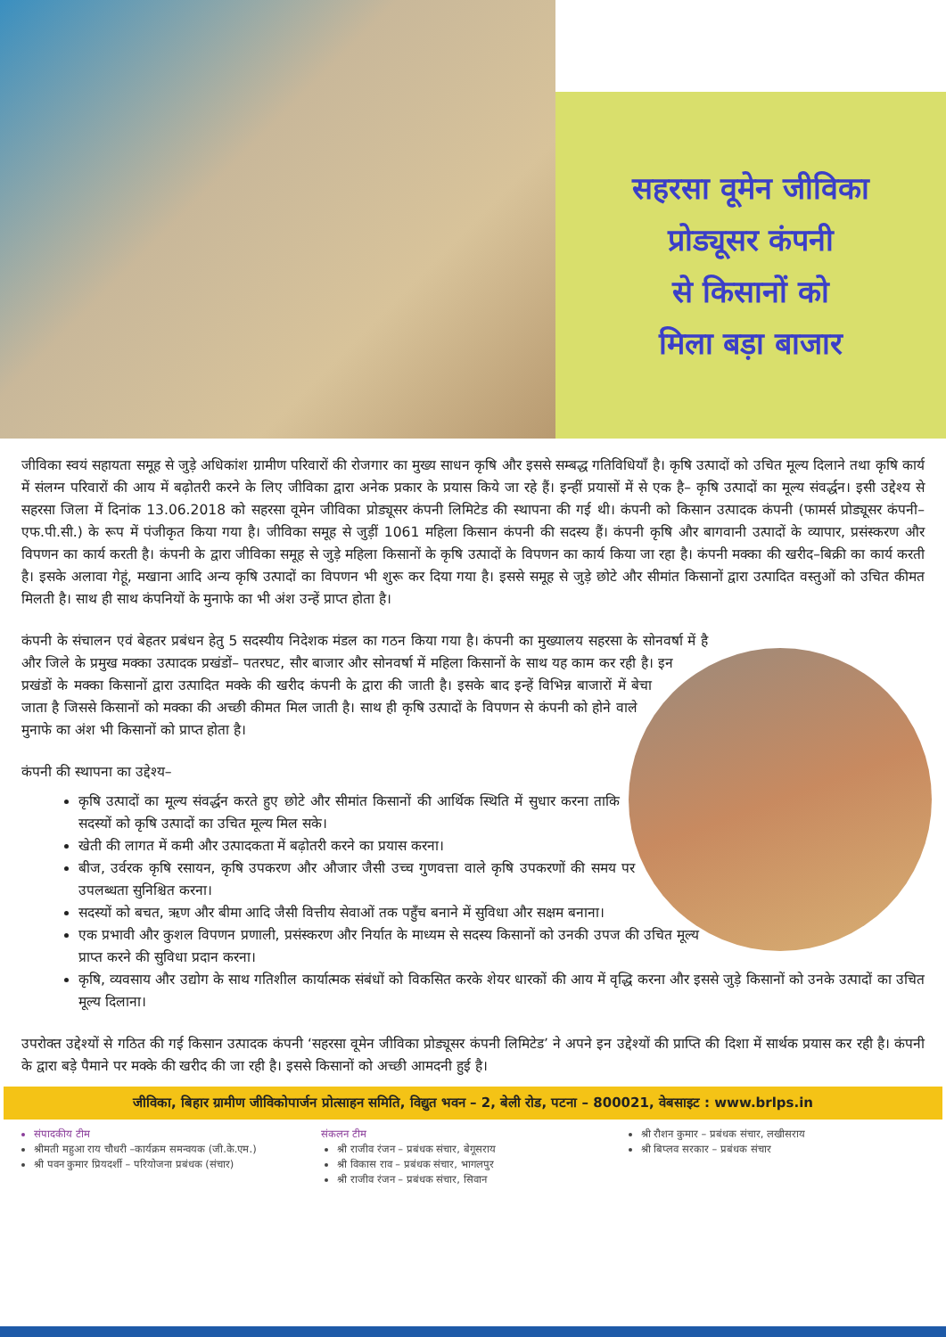सहरसा वूमेन जीविका
प्रोड्यूसर कंपनी
से किसानों को
मिला बड़ा बाजार
जीविका स्वयं सहायता समूह से जुड़े अधिकांश ग्रामीण परिवारों की रोजगार का मुख्य साधन कृषि और इससे सम्बद्ध गतिविधियाँ है। कृषि उत्पादों को उचित मूल्य दिलाने तथा कृषि कार्य में संलग्न परिवारों की आय में बढ़ोतरी करने के लिए जीविका द्वारा अनेक प्रकार के प्रयास किये जा रहे हैं। इन्हीं प्रयासों में से एक है– कृषि उत्पादों का मूल्य संवर्द्धन। इसी उद्देश्य से सहरसा जिला में दिनांक 13.06.2018 को सहरसा वूमेन जीविका प्रोड्यूसर कंपनी लिमिटेड की स्थापना की गई थी। कंपनी को किसान उत्पादक कंपनी (फामर्स प्रोड्यूसर कंपनी–एफ.पी.सी.) के रूप में पंजीकृत किया गया है। जीविका समूह से जुड़ीं 1061 महिला किसान कंपनी की सदस्य हैं। कंपनी कृषि और बागवानी उत्पादों के व्यापार, प्रसंस्करण और विपणन का कार्य करती है। कंपनी के द्वारा जीविका समूह से जुड़े महिला किसानों के कृषि उत्पादों के विपणन का कार्य किया जा रहा है। कंपनी मक्का की खरीद–बिक्री का कार्य करती है। इसके अलावा गेहूं, मखाना आदि अन्य कृषि उत्पादों का विपणन भी शुरू कर दिया गया है। इससे समूह से जुड़े छोटे और सीमांत किसानों द्वारा उत्पादित वस्तुओं को उचित कीमत मिलती है। साथ ही साथ कंपनियों के मुनाफे का भी अंश उन्हें प्राप्त होता है।
कंपनी के संचालन एवं बेहतर प्रबंधन हेतु 5 सदस्यीय निदेशक मंडल का गठन किया गया है। कंपनी का मुख्यालय सहरसा के सोनवर्षा में है और जिले के प्रमुख मक्का उत्पादक प्रखंडों– पतरघट, सौर बाजार और सोनवर्षा में महिला किसानों के साथ यह काम कर रही है। इन प्रखंडों के मक्का किसानों द्वारा उत्पादित मक्के की खरीद कंपनी के द्वारा की जाती है। इसके बाद इन्हें विभिन्न बाजारों में बेचा जाता है जिससे किसानों को मक्का की अच्छी कीमत मिल जाती है। साथ ही कृषि उत्पादों के विपणन से कंपनी को होने वाले मुनाफे का अंश भी किसानों को प्राप्त होता है।
कंपनी की स्थापना का उद्देश्य–
कृषि उत्पादों का मूल्य संवर्द्धन करते हुए छोटे और सीमांत किसानों की आर्थिक स्थिति में सुधार करना ताकि सदस्यों को कृषि उत्पादों का उचित मूल्य मिल सके।
खेती की लागत में कमी और उत्पादकता में बढ़ोतरी करने का प्रयास करना।
बीज, उर्वरक कृषि रसायन, कृषि उपकरण और औजार जैसी उच्च गुणवत्ता वाले कृषि उपकरणों की समय पर उपलब्धता सुनिश्चित करना।
सदस्यों को बचत, ऋण और बीमा आदि जैसी वित्तीय सेवाओं तक पहुँच बनाने में सुविधा और सक्षम बनाना।
एक प्रभावी और कुशल विपणन प्रणाली, प्रसंस्करण और निर्यात के माध्यम से सदस्य किसानों को उनकी उपज की उचित मूल्य प्राप्त करने की सुविधा प्रदान करना।
कृषि, व्यवसाय और उद्योग के साथ गतिशील कार्यात्मक संबंधों को विकसित करके शेयर धारकों की आय में वृद्धि करना और इससे जुड़े किसानों को उनके उत्पादों का उचित मूल्य दिलाना।
उपरोक्त उद्देश्यों से गठित की गई किसान उत्पादक कंपनी ‘सहरसा वूमेन जीविका प्रोड्यूसर कंपनी लिमिटेड’ ने अपने इन उद्देश्यों की प्राप्ति की दिशा में सार्थक प्रयास कर रही है। कंपनी के द्वारा बड़े पैमाने पर मक्के की खरीद की जा रही है। इससे किसानों को अच्छी आमदनी हुई है।
जीविका, बिहार ग्रामीण जीविकोपार्जन प्रोत्साहन समिति, विद्युत भवन – 2, बेली रोड, पटना – 800021, वेबसाइट : www.brlps.in
संपादकीय टीम
श्रीमती महुआ राय चौधरी –कार्यक्रम समन्वयक (जी.के.एम.)
श्री पवन कुमार प्रियदर्शी – परियोजना प्रबंधक (संचार)
संकलन टीम
श्री राजीव रंजन – प्रबंधक संचार, बेगूसराय
श्री विकास राव – प्रबंधक संचार, भागलपुर
श्री राजीव रंजन – प्रबंधक संचार, सिवान
श्री रौशन कुमार – प्रबंधक संचार, लखीसराय
श्री बिप्लव सरकार – प्रबंधक संचार